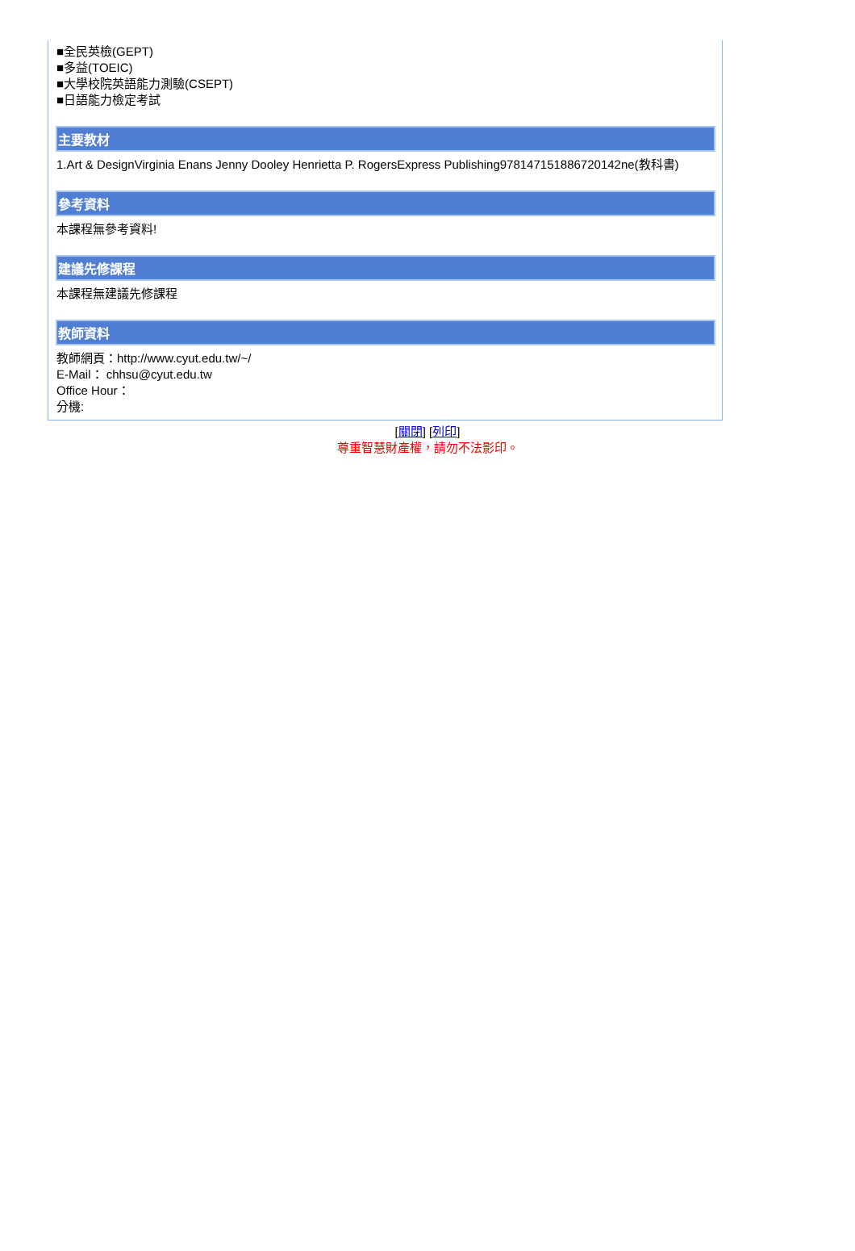■全民英檢(GEPT)
■多益(TOEIC)
■大學校院英語能力測驗(CSEPT)
■日語能力檢定考試
主要教材
1.Art & DesignVirginia Enans Jenny Dooley Henrietta P. RogersExpress Publishing978147151886720142ne(教科書)
參考資料
本課程無參考資料!
建議先修課程
本課程無建議先修課程
教師資料
教師網頁：http://www.cyut.edu.tw/~/
E-Mail： chhsu@cyut.edu.tw
Office Hour：
分機:
[關閉] [列印]
尊重智慧財產權，請勿不法影印。